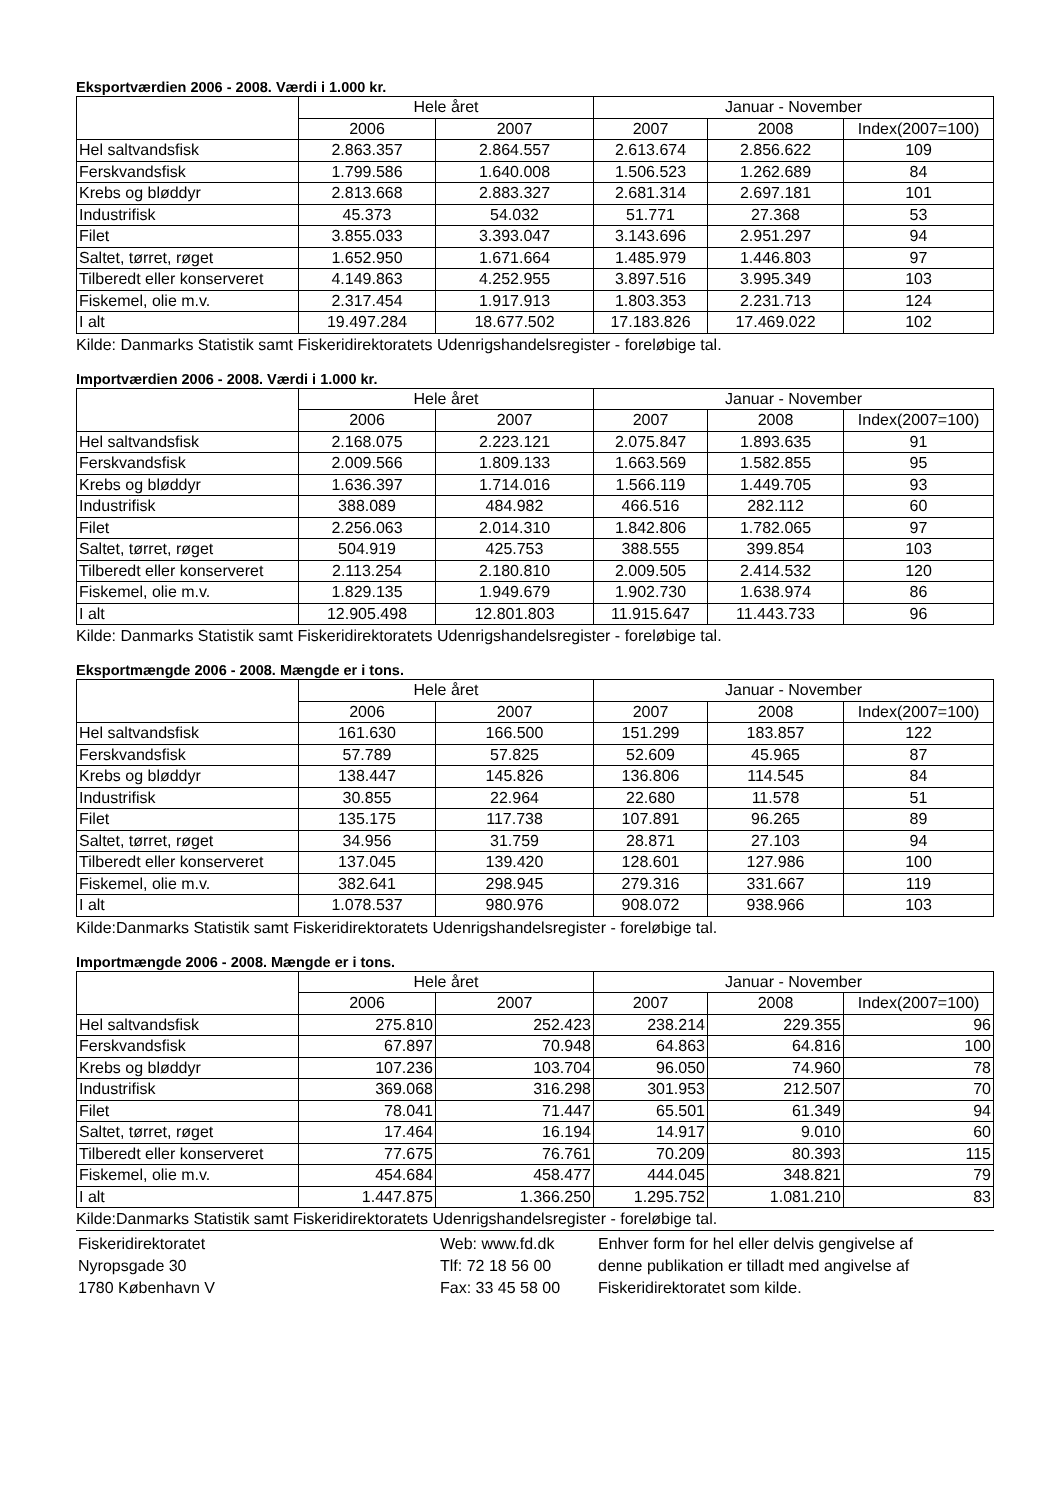Eksportværdien 2006 - 2008. Værdi i 1.000 kr.
| | Hele året | | Januar - November | | |
| --- | --- | --- | --- | --- | --- |
| | 2006 | 2007 | 2007 | 2008 | Index(2007=100) |
| Hel saltvandsfisk | 2.863.357 | 2.864.557 | 2.613.674 | 2.856.622 | 109 |
| Ferskvandsfisk | 1.799.586 | 1.640.008 | 1.506.523 | 1.262.689 | 84 |
| Krebs og bløddyr | 2.813.668 | 2.883.327 | 2.681.314 | 2.697.181 | 101 |
| Industrifisk | 45.373 | 54.032 | 51.771 | 27.368 | 53 |
| Filet | 3.855.033 | 3.393.047 | 3.143.696 | 2.951.297 | 94 |
| Saltet, tørret, røget | 1.652.950 | 1.671.664 | 1.485.979 | 1.446.803 | 97 |
| Tilberedt eller konserveret | 4.149.863 | 4.252.955 | 3.897.516 | 3.995.349 | 103 |
| Fiskemel, olie m.v. | 2.317.454 | 1.917.913 | 1.803.353 | 2.231.713 | 124 |
| I alt | 19.497.284 | 18.677.502 | 17.183.826 | 17.469.022 | 102 |
Kilde: Danmarks Statistik samt Fiskeridirektoratets Udenrigshandelsregister - foreløbige tal.
Importværdien 2006 - 2008. Værdi i 1.000 kr.
| | Hele året | | Januar - November | | |
| --- | --- | --- | --- | --- | --- |
| | 2006 | 2007 | 2007 | 2008 | Index(2007=100) |
| Hel saltvandsfisk | 2.168.075 | 2.223.121 | 2.075.847 | 1.893.635 | 91 |
| Ferskvandsfisk | 2.009.566 | 1.809.133 | 1.663.569 | 1.582.855 | 95 |
| Krebs og bløddyr | 1.636.397 | 1.714.016 | 1.566.119 | 1.449.705 | 93 |
| Industrifisk | 388.089 | 484.982 | 466.516 | 282.112 | 60 |
| Filet | 2.256.063 | 2.014.310 | 1.842.806 | 1.782.065 | 97 |
| Saltet, tørret, røget | 504.919 | 425.753 | 388.555 | 399.854 | 103 |
| Tilberedt eller konserveret | 2.113.254 | 2.180.810 | 2.009.505 | 2.414.532 | 120 |
| Fiskemel, olie m.v. | 1.829.135 | 1.949.679 | 1.902.730 | 1.638.974 | 86 |
| I alt | 12.905.498 | 12.801.803 | 11.915.647 | 11.443.733 | 96 |
Kilde: Danmarks Statistik samt Fiskeridirektoratets Udenrigshandelsregister - foreløbige tal.
Eksportmængde 2006 - 2008. Mængde er i tons.
| | Hele året | | Januar - November | | |
| --- | --- | --- | --- | --- | --- |
| | 2006 | 2007 | 2007 | 2008 | Index(2007=100) |
| Hel saltvandsfisk | 161.630 | 166.500 | 151.299 | 183.857 | 122 |
| Ferskvandsfisk | 57.789 | 57.825 | 52.609 | 45.965 | 87 |
| Krebs og bløddyr | 138.447 | 145.826 | 136.806 | 114.545 | 84 |
| Industrifisk | 30.855 | 22.964 | 22.680 | 11.578 | 51 |
| Filet | 135.175 | 117.738 | 107.891 | 96.265 | 89 |
| Saltet, tørret, røget | 34.956 | 31.759 | 28.871 | 27.103 | 94 |
| Tilberedt eller konserveret | 137.045 | 139.420 | 128.601 | 127.986 | 100 |
| Fiskemel, olie m.v. | 382.641 | 298.945 | 279.316 | 331.667 | 119 |
| I alt | 1.078.537 | 980.976 | 908.072 | 938.966 | 103 |
Kilde:Danmarks Statistik samt Fiskeridirektoratets Udenrigshandelsregister - foreløbige tal.
Importmængde 2006 - 2008. Mængde er i tons.
| | Hele året | | Januar - November | | |
| --- | --- | --- | --- | --- | --- |
| | 2006 | 2007 | 2007 | 2008 | Index(2007=100) |
| Hel saltvandsfisk | 275.810 | 252.423 | 238.214 | 229.355 | 96 |
| Ferskvandsfisk | 67.897 | 70.948 | 64.863 | 64.816 | 100 |
| Krebs og bløddyr | 107.236 | 103.704 | 96.050 | 74.960 | 78 |
| Industrifisk | 369.068 | 316.298 | 301.953 | 212.507 | 70 |
| Filet | 78.041 | 71.447 | 65.501 | 61.349 | 94 |
| Saltet, tørret, røget | 17.464 | 16.194 | 14.917 | 9.010 | 60 |
| Tilberedt eller konserveret | 77.675 | 76.761 | 70.209 | 80.393 | 115 |
| Fiskemel, olie m.v. | 454.684 | 458.477 | 444.045 | 348.821 | 79 |
| I alt | 1.447.875 | 1.366.250 | 1.295.752 | 1.081.210 | 83 |
Kilde:Danmarks Statistik samt Fiskeridirektoratets Udenrigshandelsregister - foreløbige tal.
Fiskeridirektoratet
Nyropsgade 30
1780 København V
Web: www.fd.dk
Tlf: 72 18 56 00
Fax: 33 45 58 00
Enhver form for hel eller delvis gengivelse af
denne publikation er tilladt med angivelse af
Fiskeridirektoratet som kilde.